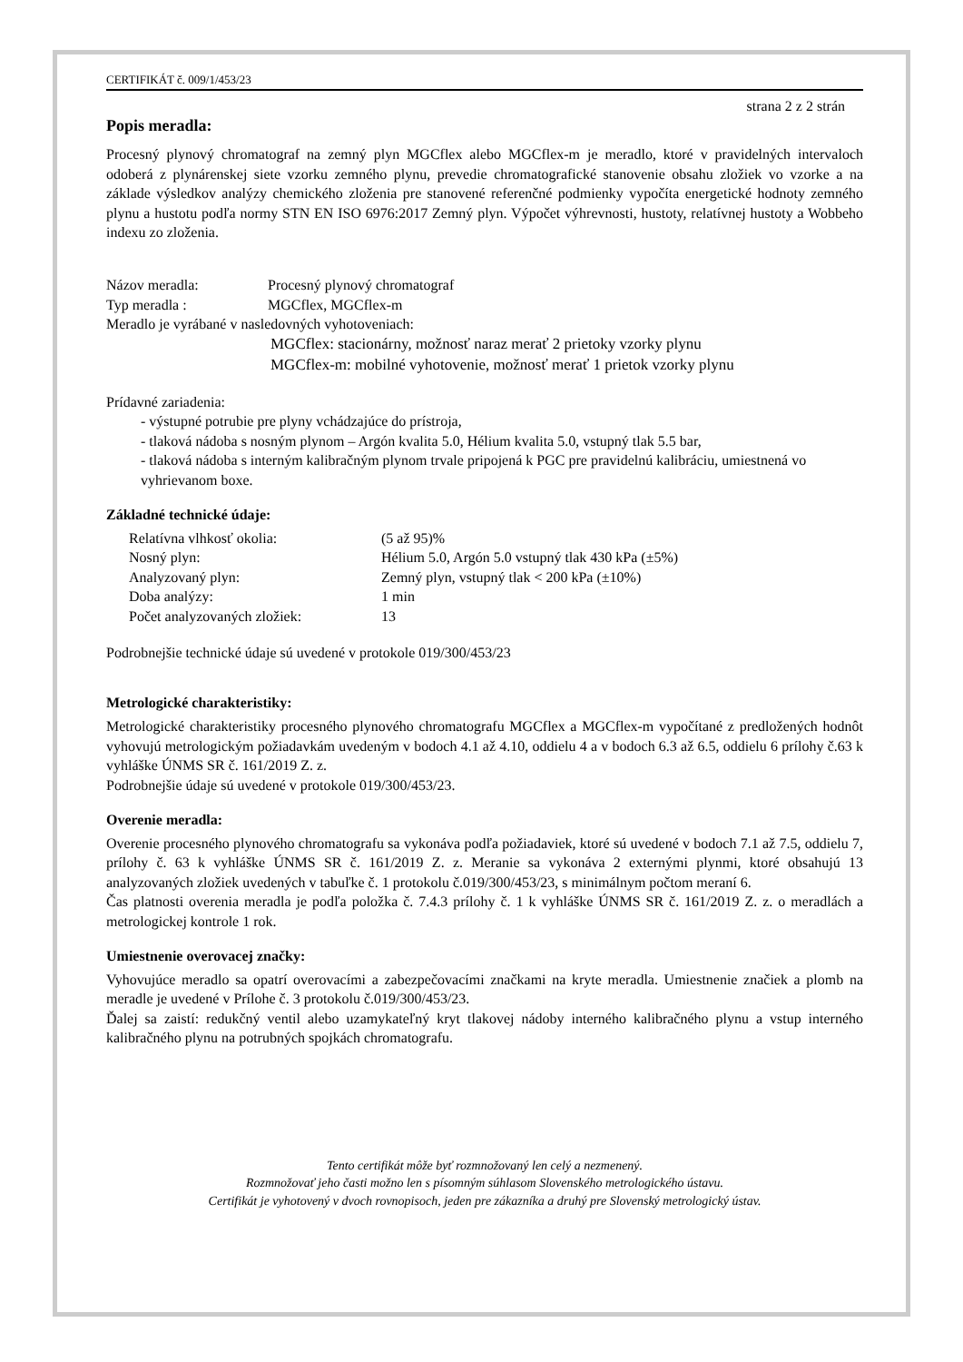CERTIFIKÁT č. 009/1/453/23
strana 2 z 2 strán
Popis meradla:
Procesný plynový chromatograf na zemný plyn MGCflex alebo MGCflex-m je meradlo, ktoré v pravidelných intervaloch odoberá z plynárenskej siete vzorku zemného plynu, prevedie chromatografické stanovenie obsahu zložiek vo vzorke a na základe výsledkov analýzy chemického zloženia pre stanovené referenčné podmienky vypočíta energetické hodnoty zemného plynu a hustotu podľa normy STN EN ISO 6976:2017 Zemný plyn. Výpočet výhrevnosti, hustoty, relatívnej hustoty a Wobbeho indexu zo zloženia.
Názov meradla: Procesný plynový chromatograf
Typ meradla : MGCflex, MGCflex-m
Meradlo je vyrábané v nasledovných vyhotoveniach:
MGCflex: stacionárny, možnosť naraz merať 2 prietoky vzorky plynu
MGCflex-m: mobilné vyhotovenie, možnosť merať 1 prietok vzorky plynu
Prídavné zariadenia:
- výstupné potrubie pre plyny vchádzajúce do prístroja,
- tlaková nádoba s nosným plynom – Argón kvalita 5.0, Hélium kvalita 5.0, vstupný tlak 5.5 bar,
- tlaková nádoba s interným kalibračným plynom trvale pripojená k PGC pre pravidelnú kalibráciu, umiestnená vo vyhrievanom boxe.
Základné technické údaje:
Relatívna vlhkosť okolia: (5 až 95)%
Nosný plyn: Hélium 5.0, Argón 5.0 vstupný tlak 430 kPa (±5%)
Analyzovaný plyn: Zemný plyn, vstupný tlak < 200 kPa (±10%)
Doba analýzy: 1 min
Počet analyzovaných zložiek: 13
Podrobnejšie technické údaje sú uvedené v protokole 019/300/453/23
Metrologické charakteristiky:
Metrologické charakteristiky procesného plynového chromatografu MGCflex a MGCflex-m vypočítané z predložených hodnôt vyhovujú metrologickým požiadavkám uvedeným v bodoch 4.1 až 4.10, oddielu 4 a v bodoch 6.3 až 6.5, oddielu 6 prílohy č.63 k vyhláške ÚNMS SR č. 161/2019 Z. z.
Podrobnejšie údaje sú uvedené v protokole 019/300/453/23.
Overenie meradla:
Overenie procesného plynového chromatografu sa vykonáva podľa požiadaviek, ktoré sú uvedené v bodoch 7.1 až 7.5, oddielu 7, prílohy č. 63 k vyhláške ÚNMS SR č. 161/2019 Z. z. Meranie sa vykonáva 2 externými plynmi, ktoré obsahujú 13 analyzovaných zložiek uvedených v tabuľke č. 1 protokolu č.019/300/453/23, s minimálnym počtom meraní 6.
Čas platnosti overenia meradla je podľa položka č. 7.4.3 prílohy č. 1 k vyhláške ÚNMS SR č. 161/2019 Z. z. o meradlách a metrologickej kontrole 1 rok.
Umiestnenie overovacej značky:
Vyhovujúce meradlo sa opatrí overovacími a zabezpečovacími značkami na kryte meradla. Umiestnenie značiek a plomb na meradle je uvedené v Prílohe č. 3 protokolu č.019/300/453/23.
Ďalej sa zaistí: redukčný ventil alebo uzamykateľný kryt tlakovej nádoby interného kalibračného plynu a vstup interného kalibračného plynu na potrubných spojkách chromatografu.
Tento certifikát môže byť rozmnožovaný len celý a nezmenený.
Rozmnožovať jeho časti možno len s písomným súhlasom Slovenského metrologického ústavu.
Certifikát je vyhotovený v dvoch rovnopisoch, jeden pre zákazníka a druhý pre Slovenský metrologický ústav.